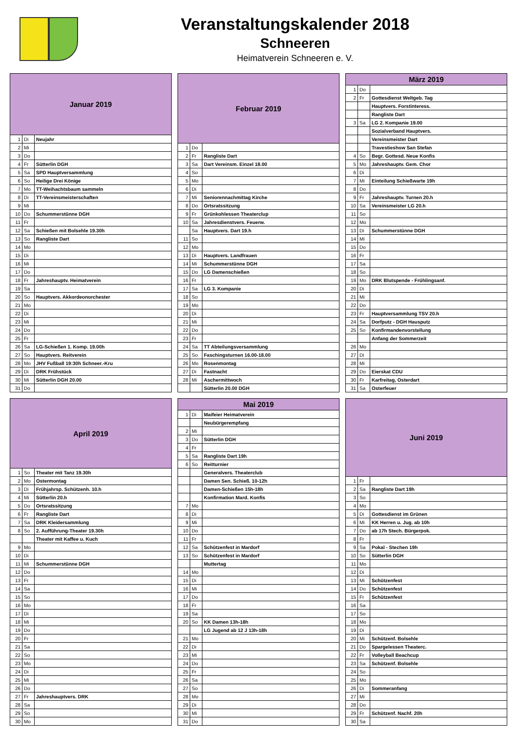Veranstaltungskalender 2018
Schneeren
Heimatverein Schneeren e. V.
| Januar 2019 | | |
| --- | --- | --- |
| 1 | Di | Neujahr |
| 2 | Mi | |
| 3 | Do | |
| 4 | Fr | Sütterlin DGH |
| 5 | Sa | SPD Hauptversammlung |
| 6 | So | Heilige Drei Könige |
| 7 | Mo | TT-Weihachtsbaum sammeln |
| 8 | Di | TT-Vereinsmeisterschaften |
| 9 | Mi | |
| 10 | Do | Schummerstünne DGH |
| 11 | Fr | |
| 12 | Sa | Schießen mit Bolsehle 19.30h |
| 13 | So | Rangliste Dart |
| 14 | Mo | |
| 15 | Di | |
| 16 | Mi | |
| 17 | Do | |
| 18 | Fr | Jahreshauptv. Heimatverein |
| 19 | Sa | |
| 20 | So | Hauptvers. Akkordeonorchester |
| 21 | Mo | |
| 22 | Di | |
| 23 | Mi | |
| 24 | Do | |
| 25 | Fr | |
| 26 | Sa | LG-Schießen 1. Komp. 19.00h |
| 27 | So | Hauptvers. Reitverein |
| 28 | Mo | JHV Fußball 19:30h Schneer.-Kru |
| 29 | Di | DRK Frühstück |
| 30 | Mi | Sütterlin DGH 20.00 |
| 31 | Do | |
| Februar 2019 | | |
| --- | --- | --- |
| 1 | Do | |
| 2 | Fr | Rangliste Dart |
| 3 | Sa | Dart Vereinsm. Einzel 18.00 |
| 4 | So | |
| 5 | Mo | |
| 6 | Di | |
| 7 | Mi | Seniorennachmittag Kirche |
| 8 | Do | Ortsratssitzung |
| 9 | Fr | Grünkohlessen Theaterclup |
| 10 | Sa | Jahresdienstvers. Feuerw. |
| | Sa | Hauptvers. Dart 19.h |
| 11 | So | |
| 12 | Mo | |
| 13 | Di | Hauptvers. Landfrauen |
| 14 | Mi | Schummerstünne DGH |
| 15 | Do | LG Damenschießen |
| 16 | Fr | |
| 17 | Sa | LG 3. Kompanie |
| 18 | So | |
| 19 | Mo | |
| 20 | Di | |
| 21 | Mi | |
| 22 | Do | |
| 23 | Fr | |
| 24 | Sa | TT Abteilungsversammlung |
| 25 | So | Faschingsturnen 16.00-18.00 |
| 26 | Mo | Rosenmontag |
| 27 | Di | Fastnacht |
| 28 | Mi | Aschermittwoch |
| | | Sütterlin 20.00 DGH |
| März 2019 | | |
| --- | --- | --- |
| 1 | Do | |
| 2 | Fr | Gottesdienst Weltgeb. Tag |
| | | Hauptvers. Forstinteress. |
| | | Rangliste Dart |
| 3 | Sa | LG 2. Kompanie 19.00 |
| | | Sozialverband Hauptvers. |
| | | Vereinsmeister Dart |
| | | Travestieshow San Stefan |
| 4 | So | Begr. Gottesd. Neue Konfis |
| 5 | Mo | Jahreshauptv. Gem. Chor |
| 6 | Di | |
| 7 | Mi | Einteilung Schießwarte 19h |
| 8 | Do | |
| 9 | Fr | Jahreshauptv. Turnen 20.h |
| 10 | Sa | Vereinsmeister LG 20.h |
| 11 | So | |
| 12 | Mo | |
| 13 | Di | Schummerstünne DGH |
| 14 | Mi | |
| 15 | Do | |
| 16 | Fr | |
| 17 | Sa | |
| 18 | So | |
| 19 | Mo | DRK Blutspende - Frühlingsanf. |
| 20 | Di | |
| 21 | Mi | |
| 22 | Do | |
| 23 | Fr | Hauptversammlung TSV 20.h |
| 24 | Sa | Dorfputz - DGH Hausputz |
| 25 | So | Konfirmandenvorstellung |
| | | Anfang der Sommerzeit |
| 26 | Mo | |
| 27 | Di | |
| 28 | Mi | |
| 29 | Do | Eierskat CDU |
| 30 | Fr | Karfreitag, Osterdart |
| 31 | Sa | Osterfeuer |
| April 2019 | | |
| --- | --- | --- |
| 1 | So | Theater mit Tanz 19.30h |
| 2 | Mo | Ostermontag |
| 3 | Di | Frühjahrsp. Schützenh. 10.h |
| 4 | Mi | Sütterlin 20.h |
| 5 | Do | Ortsratssitzung |
| 6 | Fr | Rangliste Dart |
| 7 | Sa | DRK Kleidersammlung |
| 8 | So | 2. Aufführung-Theater 19.30h |
| | | Theater mit Kaffee u. Kuch |
| 9 | Mo | |
| 10 | Di | |
| 11 | Mi | Schummerstünne DGH |
| 12 | Do | |
| 13 | Fr | |
| 14 | Sa | |
| 15 | So | |
| 16 | Mo | |
| 17 | Di | |
| 18 | Mi | |
| 19 | Do | |
| 20 | Fr | |
| 21 | Sa | |
| 22 | So | |
| 23 | Mo | |
| 24 | Di | |
| 25 | Mi | |
| 26 | Do | |
| 27 | Fr | Jahreshauptvers. DRK |
| 28 | Sa | |
| 29 | So | |
| 30 | Mo | |
| Mai 2019 | | |
| --- | --- | --- |
| 1 | Di | Maifeier Heimatverein |
| | | Neubürgerempfang |
| 2 | Mi | |
| 3 | Do | Sütterlin DGH |
| 4 | Fr | |
| 5 | Sa | Rangliste Dart 19h |
| 6 | So | Reitturnier |
| | | Generalvers. Theaterclub |
| | | Damen Sen. Schieß. 10-12h |
| | | Damen-Schießen 15h-18h |
| | | Konfirmation Mard. Konfis |
| 7 | Mo | |
| 8 | Di | |
| 9 | Mi | |
| 10 | Do | |
| 11 | Fr | |
| 12 | Sa | Schützenfest in Mardorf |
| 13 | So | Schützenfest in Mardorf |
| | | Muttertag |
| 14 | Mo | |
| 15 | Di | |
| 16 | Mi | |
| 17 | Do | |
| 18 | Fr | |
| 19 | Sa | |
| 20 | So | KK Damen 13h-18h |
| | | LG Jugend ab 12 J 13h-18h |
| 21 | Mo | |
| 22 | Di | |
| 23 | Mi | |
| 24 | Do | |
| 25 | Fr | |
| 26 | Sa | |
| 27 | So | |
| 28 | Mo | |
| 29 | Di | |
| 30 | Mi | |
| 31 | Do | |
| Juni 2019 | | |
| --- | --- | --- |
| 1 | Fr | |
| 2 | Sa | Rangliste Dart 19h |
| 3 | So | |
| 4 | Mo | |
| 5 | Di | Gottesdienst im Grünen |
| 6 | Mi | KK Herren u. Jug. ab 10h |
| 7 | Do | ab 17h Stech. Bürgerpok. |
| 8 | Fr | |
| 9 | Sa | Pokal - Stechen 19h |
| 10 | So | Sütterlin DGH |
| 11 | Mo | |
| 12 | Di | |
| 13 | Mi | Schützenfest |
| 14 | Do | Schützenfest |
| 15 | Fr | Schützenfest |
| 16 | Sa | |
| 17 | So | |
| 18 | Mo | |
| 19 | Di | |
| 20 | Mi | Schützenf. Bolsehle |
| 21 | Do | Spargelessen Theaterc. |
| 22 | Fr | Volleyball Beachcup |
| 23 | Sa | Schützenf. Bolsehle |
| 24 | So | |
| 25 | Mo | |
| 26 | Di | Sommeranfang |
| 27 | Mi | |
| 28 | Do | |
| 29 | Fr | Schützenf. Nachf. 20h |
| 30 | Sa | |